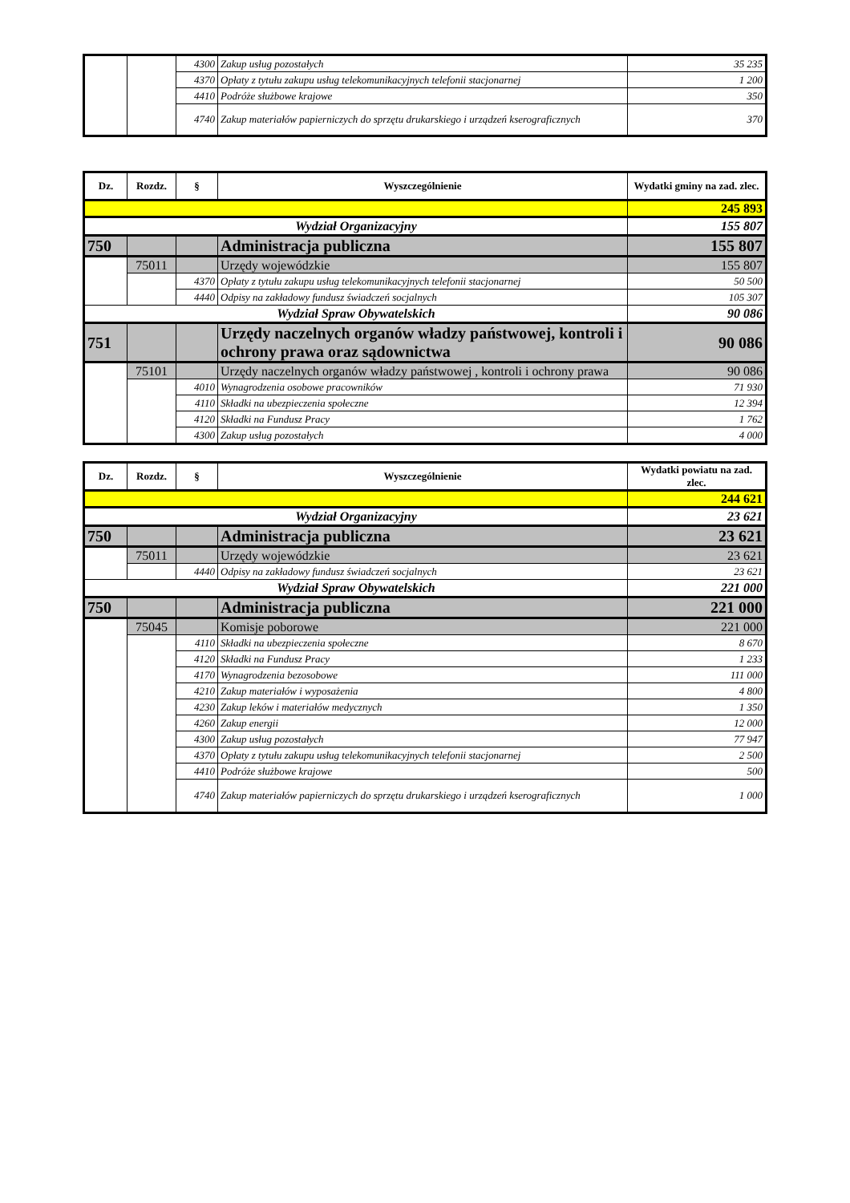| | | 4300 | Zakup usług pozostałych | 35 235 |
| | | 4370 | Opłaty z tytułu zakupu usług telekomunikacyjnych telefonii stacjonarnej | 1 200 |
| | | 4410 | Podróże służbowe krajowe | 350 |
| | | 4740 | Zakup materiałów papierniczych do sprzętu drukarskiego i urządzeń kserograficznych | 370 |
| Dz. | Rozdz. | § | Wyszczególnienie | Wydatki gminy na zad. zlec. |
| --- | --- | --- | --- | --- |
| | | | | 245 893 |
| Wydział Organizacyjny | | | | 155 807 |
| 750 | | | Administracja publiczna | 155 807 |
| | 75011 | | Urzędy wojewódzkie | 155 807 |
| | | 4370 | Opłaty z tytułu zakupu usług telekomunikacyjnych telefonii stacjonarnej | 50 500 |
| | | 4440 | Odpisy na zakładowy fundusz świadczeń socjalnych | 105 307 |
| Wydział Spraw Obywatelskich | | | | 90 086 |
| 751 | | | Urzędy naczelnych organów władzy państwowej, kontroli i ochrony prawa oraz sądownictwa | 90 086 |
| | 75101 | | Urzędy naczelnych organów władzy państwowej , kontroli i ochrony prawa | 90 086 |
| | | 4010 | Wynagrodzenia osobowe pracowników | 71 930 |
| | | 4110 | Składki na ubezpieczenia społeczne | 12 394 |
| | | 4120 | Składki na Fundusz Pracy | 1 762 |
| | | 4300 | Zakup usług pozostałych | 4 000 |
| Dz. | Rozdz. | § | Wyszczególnienie | Wydatki powiatu na zad. zlec. |
| --- | --- | --- | --- | --- |
| | | | | 244 621 |
| Wydział Organizacyjny | | | | 23 621 |
| 750 | | | Administracja publiczna | 23 621 |
| | 75011 | | Urzędy wojewódzkie | 23 621 |
| | | 4440 | Odpisy na zakładowy fundusz świadczeń socjalnych | 23 621 |
| Wydział Spraw Obywatelskich | | | | 221 000 |
| 750 | | | Administracja publiczna | 221 000 |
| | 75045 | | Komisje poborowe | 221 000 |
| | | 4110 | Składki na ubezpieczenia społeczne | 8 670 |
| | | 4120 | Składki na Fundusz Pracy | 1 233 |
| | | 4170 | Wynagrodzenia bezosobowe | 111 000 |
| | | 4210 | Zakup materiałów i wyposażenia | 4 800 |
| | | 4230 | Zakup leków i materiałów medycznych | 1 350 |
| | | 4260 | Zakup energii | 12 000 |
| | | 4300 | Zakup usług pozostałych | 77 947 |
| | | 4370 | Opłaty z tytułu zakupu usług telekomunikacyjnych telefonii stacjonarnej | 2 500 |
| | | 4410 | Podróże służbowe krajowe | 500 |
| | | 4740 | Zakup materiałów papierniczych do sprzętu drukarskiego i urządzeń kserograficznych | 1 000 |